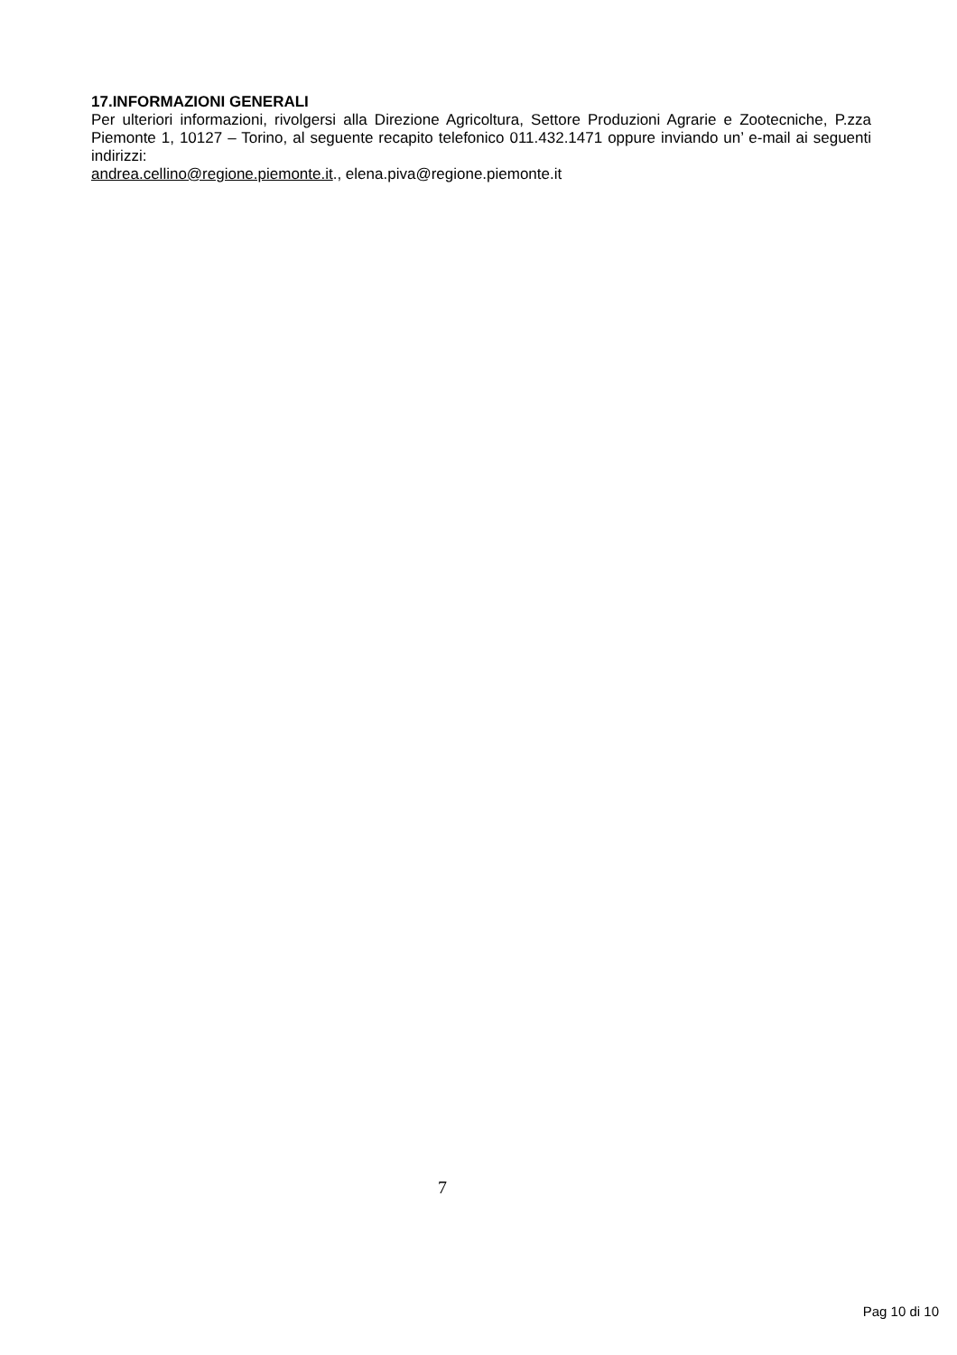17.INFORMAZIONI GENERALI
Per ulteriori informazioni, rivolgersi alla Direzione Agricoltura, Settore Produzioni Agrarie e Zootecniche, P.zza Piemonte 1, 10127 – Torino, al seguente recapito telefonico 011.432.1471 oppure inviando un’ e-mail ai seguenti indirizzi:
andrea.cellino@regione.piemonte.it., elena.piva@regione.piemonte.it
7
Pag 10 di 10